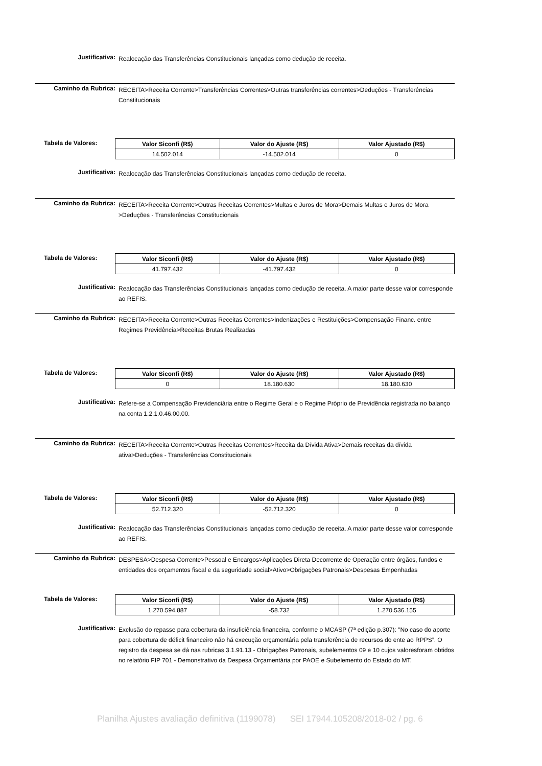Justificativa:
Realocação das Transferências Constitucionais lançadas como dedução de receita.
Caminho da Rubrica:
RECEITA>Receita Corrente>Transferências Correntes>Outras transferências correntes>Deduções - Transferências Constitucionais
Tabela de Valores:
| Valor Siconfi (R$) | Valor do Ajuste (R$) | Valor Ajustado (R$) |
| --- | --- | --- |
| 14.502.014 | -14.502.014 | 0 |
Justificativa:
Realocação das Transferências Constitucionais lançadas como dedução de receita.
Caminho da Rubrica:
RECEITA>Receita Corrente>Outras Receitas Correntes>Multas e Juros de Mora>Demais Multas e Juros de Mora >Deduções - Transferências Constitucionais
Tabela de Valores:
| Valor Siconfi (R$) | Valor do Ajuste (R$) | Valor Ajustado (R$) |
| --- | --- | --- |
| 41.797.432 | -41.797.432 | 0 |
Justificativa:
Realocação das Transferências Constitucionais lançadas como dedução de receita. A maior parte desse valor corresponde ao REFIS.
Caminho da Rubrica:
RECEITA>Receita Corrente>Outras Receitas Correntes>Indenizações e Restituições>Compensação Financ. entre Regimes Previdência>Receitas Brutas Realizadas
Tabela de Valores:
| Valor Siconfi (R$) | Valor do Ajuste (R$) | Valor Ajustado (R$) |
| --- | --- | --- |
| 0 | 18.180.630 | 18.180.630 |
Justificativa:
Refere-se a Compensação Previdenciária entre o Regime Geral e o Regime Próprio de Previdência registrada no balanço na conta 1.2.1.0.46.00.00.
Caminho da Rubrica:
RECEITA>Receita Corrente>Outras Receitas Correntes>Receita da Dívida Ativa>Demais receitas da dívida ativa>Deduções - Transferências Constitucionais
Tabela de Valores:
| Valor Siconfi (R$) | Valor do Ajuste (R$) | Valor Ajustado (R$) |
| --- | --- | --- |
| 52.712.320 | -52.712.320 | 0 |
Justificativa:
Realocação das Transferências Constitucionais lançadas como dedução de receita. A maior parte desse valor corresponde ao REFIS.
Caminho da Rubrica:
DESPESA>Despesa Corrente>Pessoal e Encargos>Aplicações Direta Decorrente de Operação entre órgãos, fundos e entidades dos orçamentos fiscal e da seguridade social>Ativo>Obrigações Patronais>Despesas Empenhadas
Tabela de Valores:
| Valor Siconfi (R$) | Valor do Ajuste (R$) | Valor Ajustado (R$) |
| --- | --- | --- |
| 1.270.594.887 | -58.732 | 1.270.536.155 |
Justificativa:
Exclusão do repasse para cobertura da insuficiência financeira, conforme o MCASP (7ª edição p.307): "No caso do aporte para cobertura de déficit financeiro não há execução orçamentária pela transferência de recursos do ente ao RPPS”. O registro da despesa se dá nas rubricas 3.1.91.13 - Obrigações Patronais, subelementos 09 e 10 cujos valoresforam obtidos no relatório FIP 701 - Demonstrativo da Despesa Orçamentária por PAOE e Subelemento do Estado do MT.
Planilha Ajustes avaliação definitiva (1199078) SEI 17944.105208/2018-02 / pg. 6